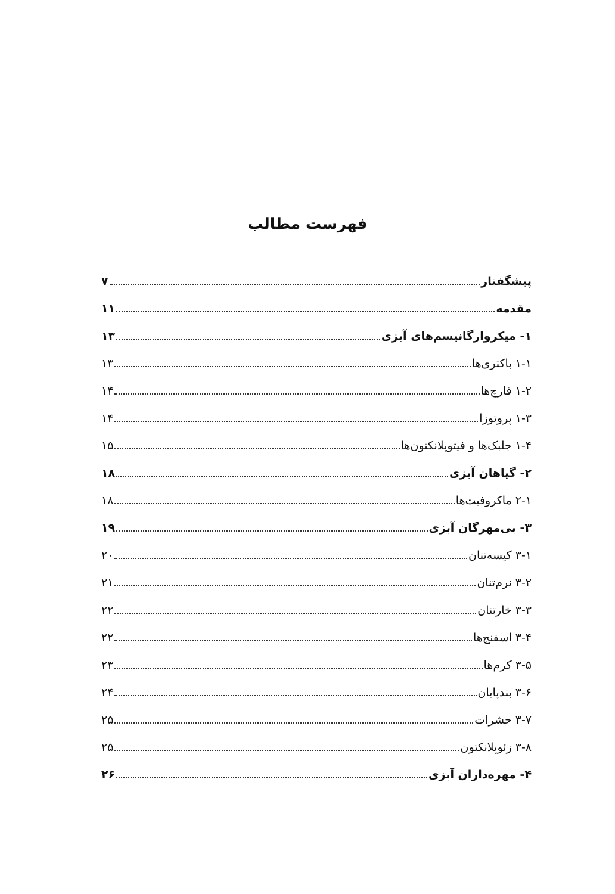فهرست مطالب
پیشگفتار ۷
مقدمه ۱۱
۱- میکروارگانیسم‌های آبزی ۱۳
۱-۱ باکتری‌ها ۱۳
۱-۲ قارچ‌ها ۱۴
۱-۳ پروتوزا ۱۴
۱-۴ جلبک‌ها و فیتوپلانکتون‌ها ۱۵
۲- گیاهان آبزی ۱۸
۲-۱ ماکروفیت‌ها ۱۸
۳- بی‌مهرگان آبزی ۱۹
۳-۱ کیسه‌تنان ۲۰
۳-۲ نرم‌تنان ۲۱
۳-۳ خارتنان ۲۲
۳-۴ اسفنج‌ها ۲۲
۳-۵ کرم‌ها ۲۳
۳-۶ بندپایان ۲۴
۳-۷ حشرات ۲۵
۳-۸ زئوپلانکتون ۲۵
۴- مهره‌داران آبزی ۲۶